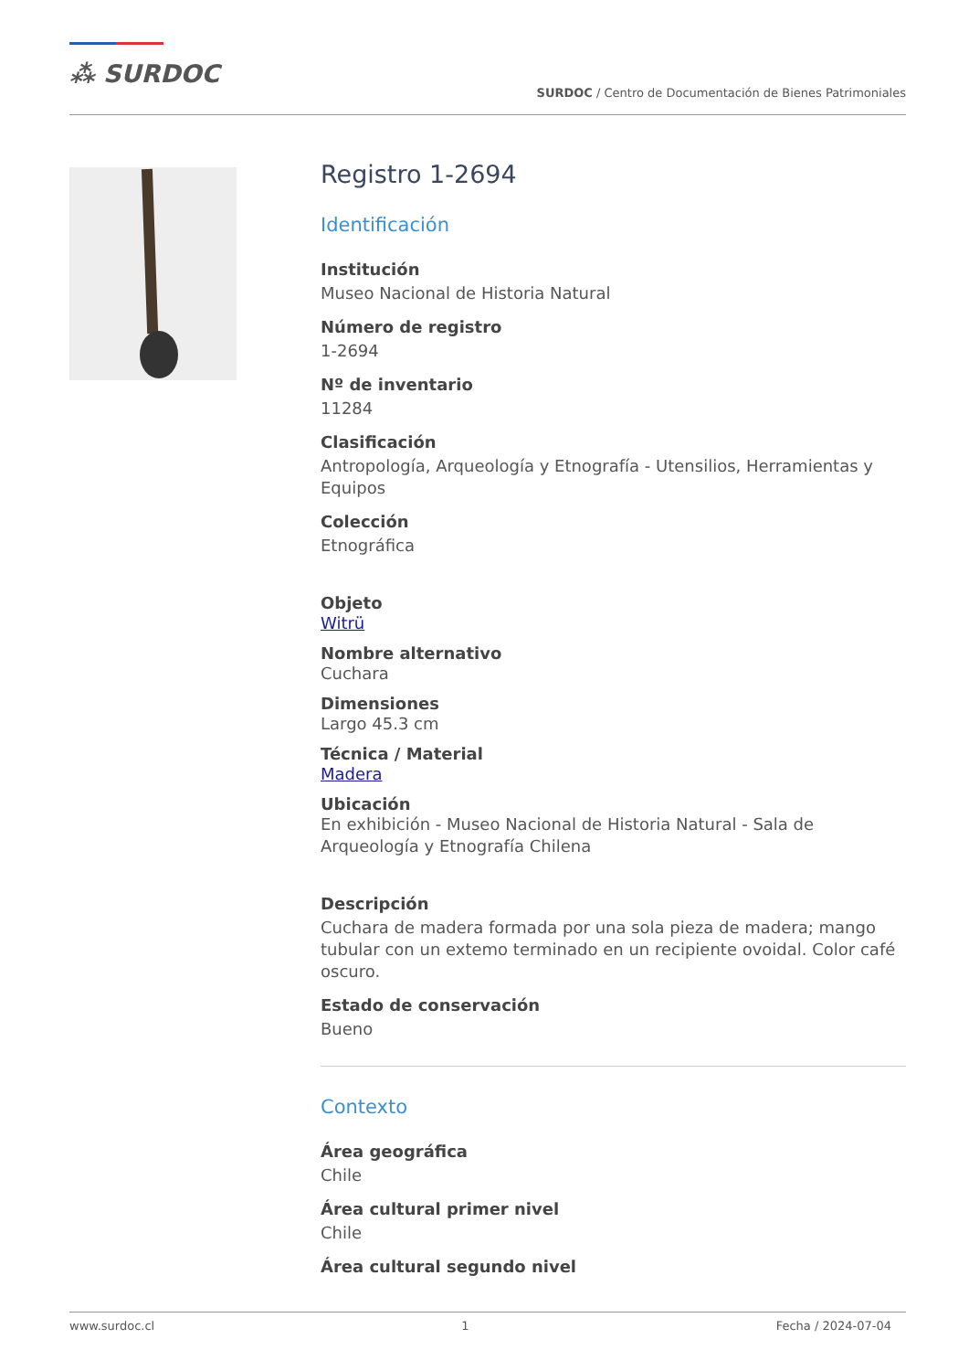⁂ SURDOC
SURDOC / Centro de Documentación de Bienes Patrimoniales
Registro 1-2694
Identificación
Institución
Museo Nacional de Historia Natural
Número de registro
1-2694
Nº de inventario
11284
Clasificación
Antropología, Arqueología y Etnografía - Utensilios, Herramientas y Equipos
Colección
Etnográfica
Objeto
Witrü
Nombre alternativo
Cuchara
Dimensiones
Largo 45.3 cm
Técnica / Material
Madera
Ubicación
En exhibición - Museo Nacional de Historia Natural - Sala de Arqueología y Etnografía Chilena
Descripción
Cuchara de madera formada por una sola pieza de madera; mango tubular con un extemo terminado en un recipiente ovoidal. Color café oscuro.
Estado de conservación
Bueno
Contexto
Área geográfica
Chile
Área cultural primer nivel
Chile
Área cultural segundo nivel
www.surdoc.cl 1 Fecha / 2024-07-04